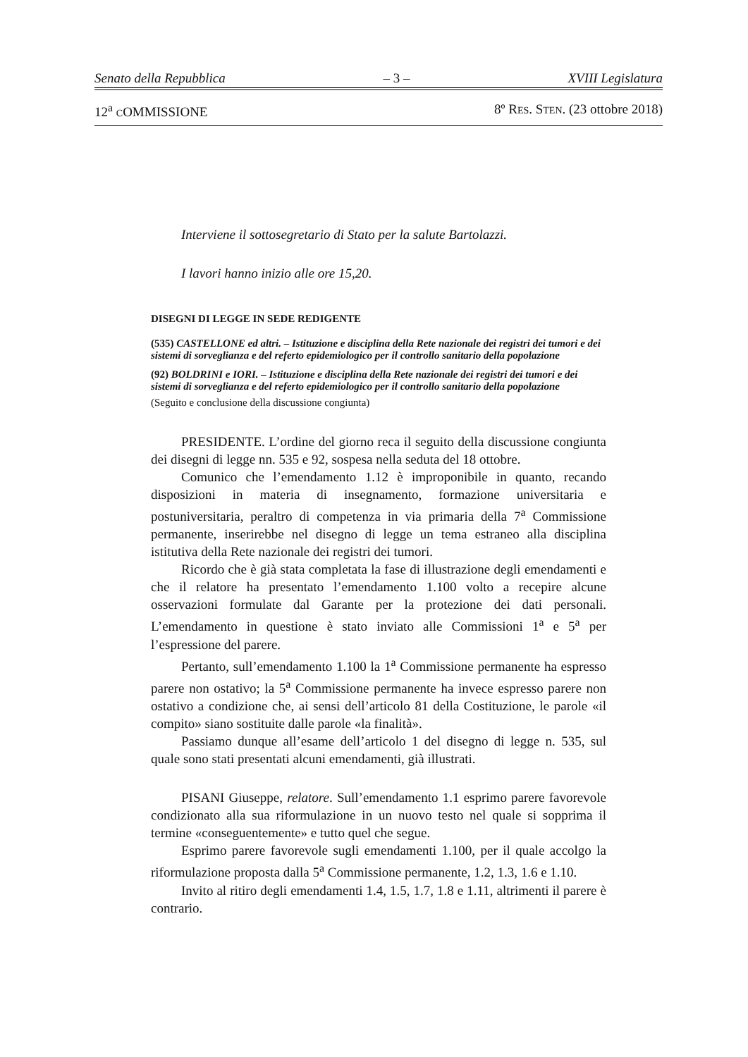Senato della Repubblica – 3 – XVIII Legislatura
12<sup>a</sup> COMMISSIONE 8º RES. STEN. (23 ottobre 2018)
Interviene il sottosegretario di Stato per la salute Bartolazzi.
I lavori hanno inizio alle ore 15,20.
DISEGNI DI LEGGE IN SEDE REDIGENTE
(535) CASTELLONE ed altri. – Istituzione e disciplina della Rete nazionale dei registri dei tumori e dei sistemi di sorveglianza e del referto epidemiologico per il controllo sanitario della popolazione
(92) BOLDRINI e IORI. – Istituzione e disciplina della Rete nazionale dei registri dei tumori e dei sistemi di sorveglianza e del referto epidemiologico per il controllo sanitario della popolazione
(Seguito e conclusione della discussione congiunta)
PRESIDENTE. L’ordine del giorno reca il seguito della discussione congiunta dei disegni di legge nn. 535 e 92, sospesa nella seduta del 18 ottobre.
Comunico che l’emendamento 1.12 è improponibile in quanto, recando disposizioni in materia di insegnamento, formazione universitaria e postuniversitaria, peraltro di competenza in via primaria della 7<sup>a</sup> Commissione permanente, inserirebbe nel disegno di legge un tema estraneo alla disciplina istitutiva della Rete nazionale dei registri dei tumori.
Ricordo che è già stata completata la fase di illustrazione degli emendamenti e che il relatore ha presentato l’emendamento 1.100 volto a recepire alcune osservazioni formulate dal Garante per la protezione dei dati personali. L’emendamento in questione è stato inviato alle Commissioni 1<sup>a</sup> e 5<sup>a</sup> per l’espressione del parere.
Pertanto, sull’emendamento 1.100 la 1<sup>a</sup> Commissione permanente ha espresso parere non ostativo; la 5<sup>a</sup> Commissione permanente ha invece espresso parere non ostativo a condizione che, ai sensi dell’articolo 81 della Costituzione, le parole «il compito» siano sostituite dalle parole «la finalità».
Passiamo dunque all’esame dell’articolo 1 del disegno di legge n. 535, sul quale sono stati presentati alcuni emendamenti, già illustrati.
PISANI Giuseppe, relatore. Sull’emendamento 1.1 esprimo parere favorevole condizionato alla sua riformulazione in un nuovo testo nel quale si sopprima il termine «conseguentemente» e tutto quel che segue.
Esprimo parere favorevole sugli emendamenti 1.100, per il quale accolgo la riformulazione proposta dalla 5<sup>a</sup> Commissione permanente, 1.2, 1.3, 1.6 e 1.10.
Invito al ritiro degli emendamenti 1.4, 1.5, 1.7, 1.8 e 1.11, altrimenti il parere è contrario.